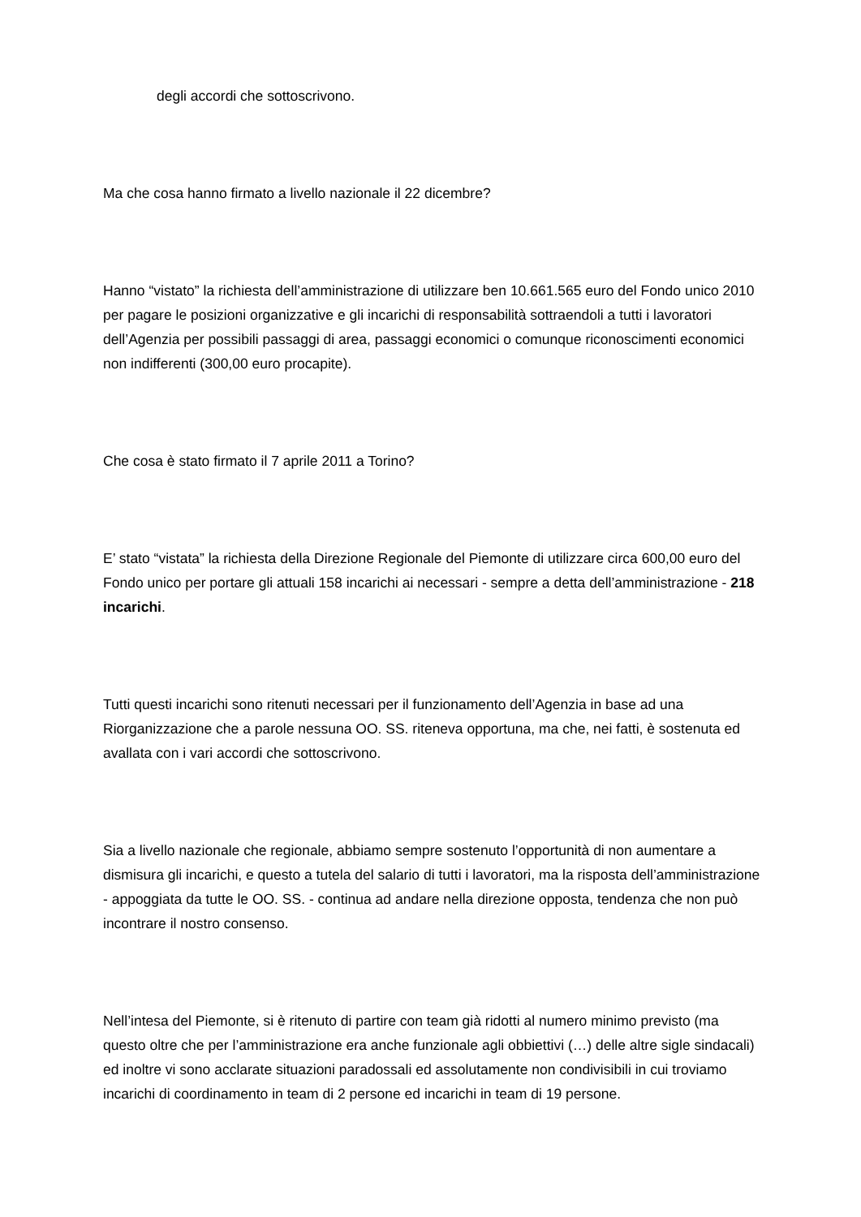degli accordi che sottoscrivono.
Ma che cosa hanno firmato a livello nazionale il 22 dicembre?
Hanno “vistato” la richiesta dell’amministrazione di utilizzare ben 10.661.565 euro del Fondo unico 2010 per pagare le posizioni organizzative e gli incarichi di responsabilità sottraendoli a tutti i lavoratori dell’Agenzia per possibili passaggi di area, passaggi economici o comunque riconoscimenti economici non indifferenti (300,00 euro procapite).
Che cosa è stato firmato il 7 aprile 2011 a Torino?
E’ stato “vistata” la richiesta della Direzione Regionale del Piemonte di utilizzare circa 600,00 euro del Fondo unico per portare gli attuali 158 incarichi ai necessari - sempre a detta dell’amministrazione - 218 incarichi.
Tutti questi incarichi sono ritenuti necessari per il funzionamento dell’Agenzia in base ad una Riorganizzazione che a parole nessuna OO. SS. riteneva opportuna, ma che, nei fatti, è sostenuta ed avallata con i vari accordi che sottoscrivono.
Sia a livello nazionale che regionale, abbiamo sempre sostenuto l’opportunità di non aumentare a dismisura gli incarichi, e questo a tutela del salario di tutti i lavoratori, ma la risposta dell’amministrazione - appoggiata da tutte le OO. SS. - continua ad andare nella direzione opposta, tendenza che non può incontrare il nostro consenso.
Nell’intesa del Piemonte, si è ritenuto di partire con team già ridotti al numero minimo previsto (ma questo oltre che per l’amministrazione era anche funzionale agli obbiettivi (…) delle altre sigle sindacali) ed inoltre vi sono acclarate situazioni paradossali ed assolutamente non condivisibili in cui troviamo incarichi di coordinamento in team di 2 persone ed incarichi in team di 19 persone.